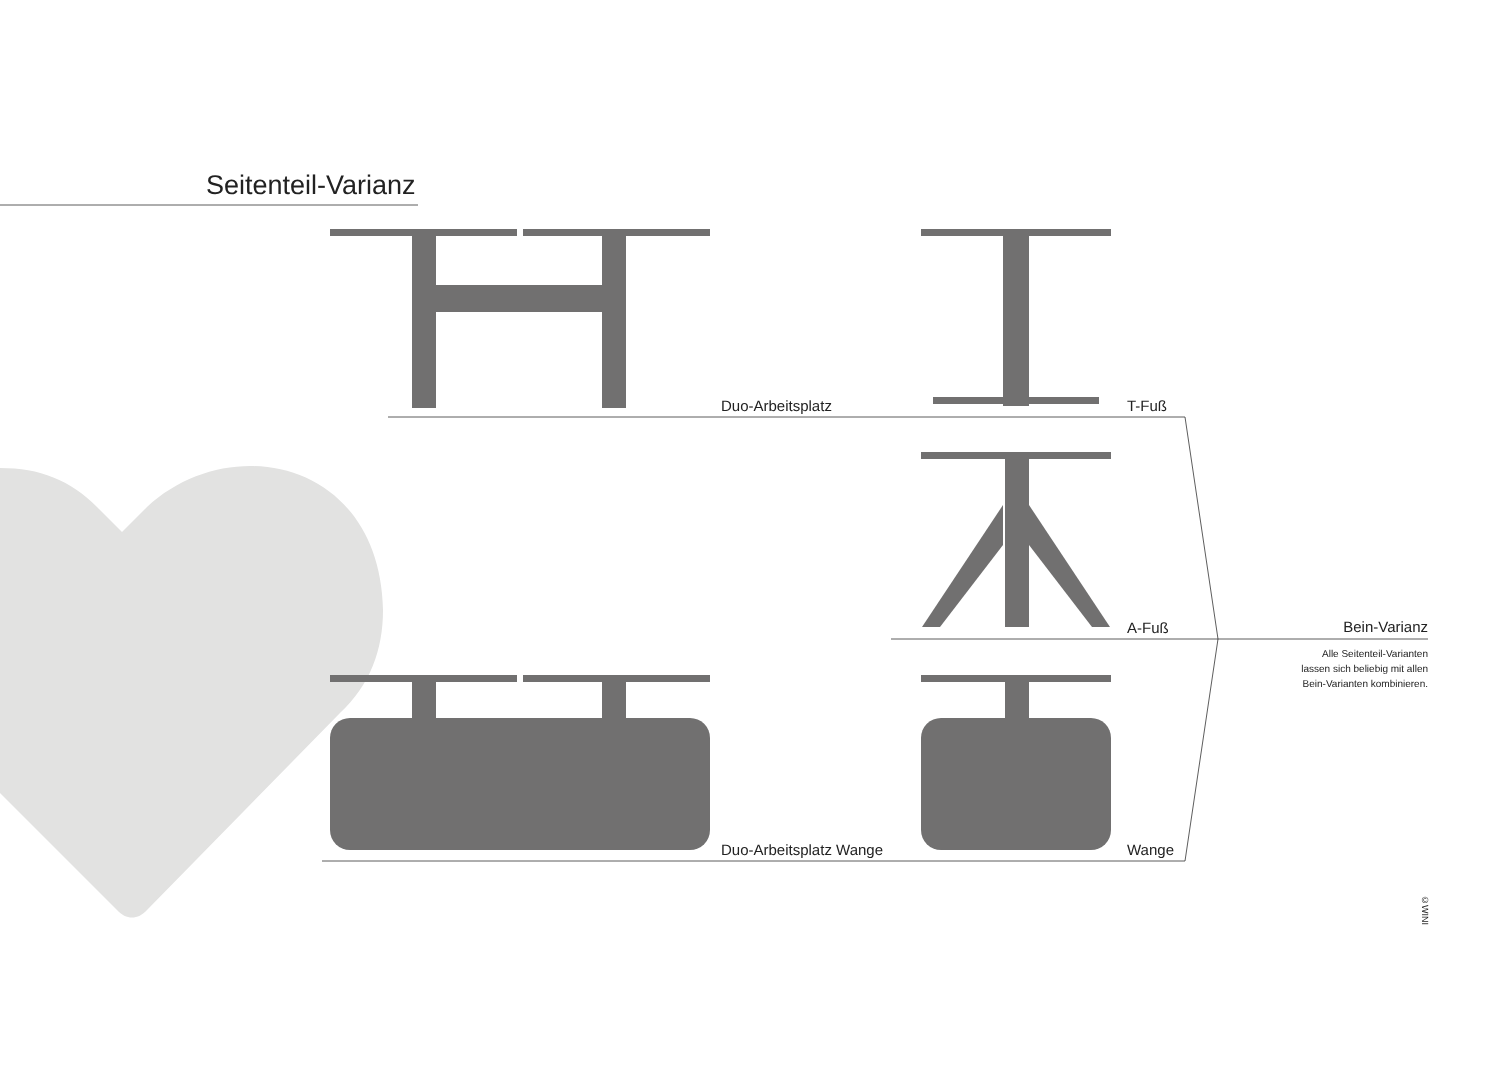Seitenteil-Varianz
Duo-Arbeitsplatz T-Fuß
A-Fuß Bein-Varianz
Alle Seitenteil-Varianten
lassen sich beliebig mit allen
Bein-Varianten kombinieren.
Duo-Arbeitsplatz Wange Wange
©WINI